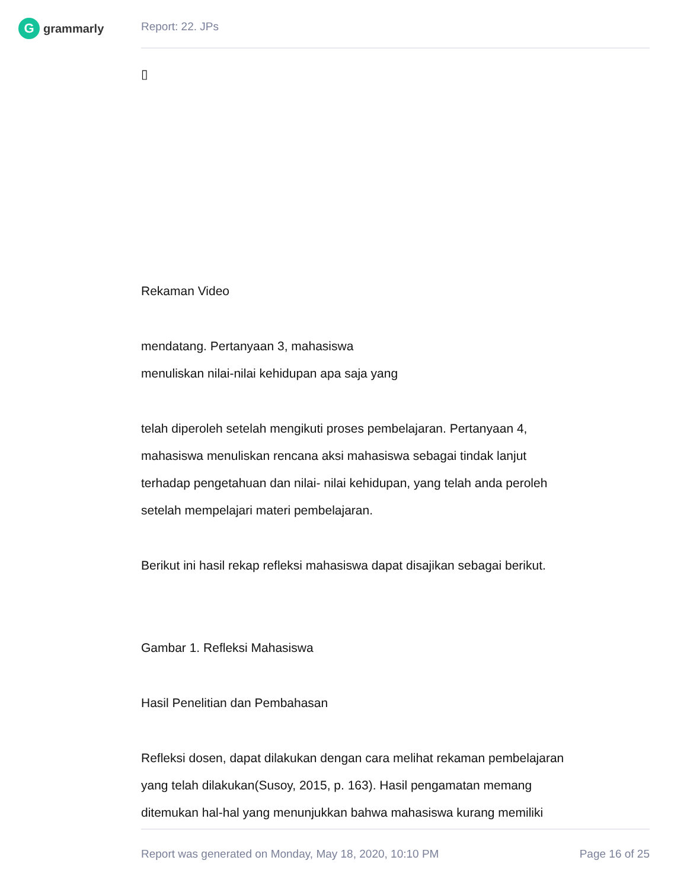G
grammarly
Report: 22. JPs
▯
Rekaman Video
mendatang. Pertanyaan 3, mahasiswa
menuliskan nilai-nilai kehidupan apa saja yang
telah diperoleh setelah mengikuti proses pembelajaran. Pertanyaan 4,
mahasiswa menuliskan rencana aksi mahasiswa sebagai tindak lanjut
terhadap pengetahuan dan nilai- nilai kehidupan, yang telah anda peroleh
setelah mempelajari materi pembelajaran.
Berikut ini hasil rekap refleksi mahasiswa dapat disajikan sebagai berikut.
Gambar 1. Refleksi Mahasiswa
Hasil Penelitian dan Pembahasan
Refleksi dosen, dapat dilakukan dengan cara melihat rekaman pembelajaran
yang telah dilakukan(Susoy, 2015, p. 163). Hasil pengamatan memang
ditemukan hal-hal yang menunjukkan bahwa mahasiswa kurang memiliki
Report was generated on Monday, May 18, 2020, 10:10 PM Page 16 of 25